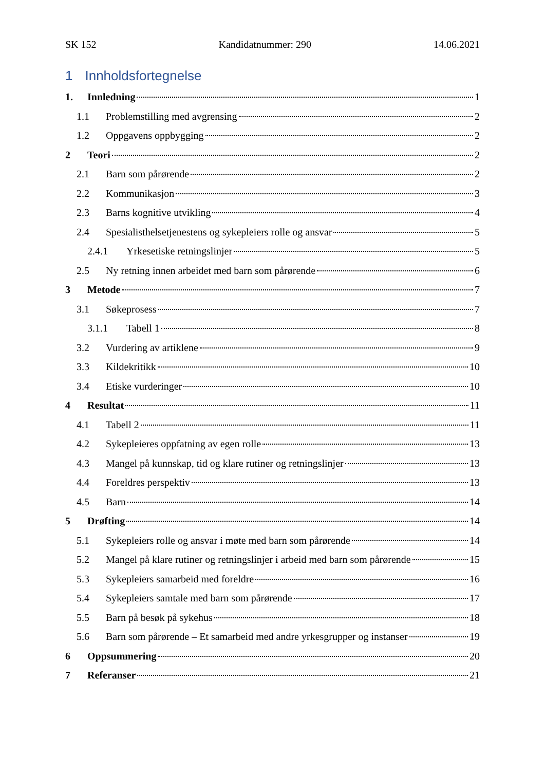SK 152 Kandidatnummer: 290 14.06.2021
1 Innholdsfortegnelse
1. Innledning 1
1.1 Problemstilling med avgrensing 2
1.2 Oppgavens oppbygging 2
2 Teori 2
2.1 Barn som pårørende 2
2.2 Kommunikasjon 3
2.3 Barns kognitive utvikling 4
2.4 Spesialisthelsetjenestens og sykepleiers rolle og ansvar 5
2.4.1 Yrkesetiske retningslinjer 5
2.5 Ny retning innen arbeidet med barn som pårørende 6
3 Metode 7
3.1 Søkeprosess 7
3.1.1 Tabell 1 8
3.2 Vurdering av artiklene 9
3.3 Kildekritikk 10
3.4 Etiske vurderinger 10
4 Resultat 11
4.1 Tabell 2 11
4.2 Sykepleieres oppfatning av egen rolle 13
4.3 Mangel på kunnskap, tid og klare rutiner og retningslinjer 13
4.4 Foreldres perspektiv 13
4.5 Barn 14
5 Drøfting 14
5.1 Sykepleiers rolle og ansvar i møte med barn som pårørende 14
5.2 Mangel på klare rutiner og retningslinjer i arbeid med barn som pårørende 15
5.3 Sykepleiers samarbeid med foreldre 16
5.4 Sykepleiers samtale med barn som pårørende 17
5.5 Barn på besøk på sykehus 18
5.6 Barn som pårørende – Et samarbeid med andre yrkesgrupper og instanser 19
6 Oppsummering 20
7 Referanser 21